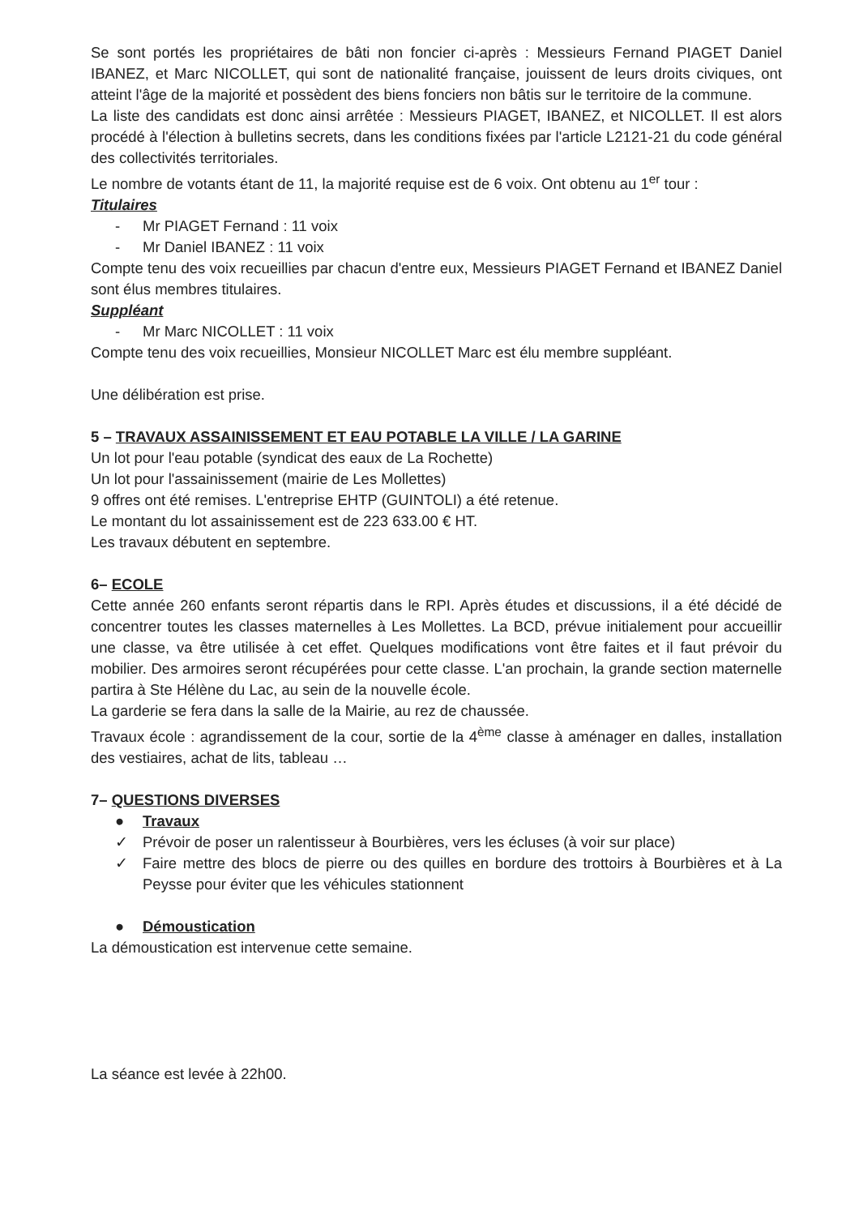Se sont portés les propriétaires de bâti non foncier ci-après : Messieurs Fernand PIAGET Daniel IBANEZ, et Marc NICOLLET, qui sont de nationalité française, jouissent de leurs droits civiques, ont atteint l'âge de la majorité et possèdent des biens fonciers non bâtis sur le territoire de la commune.
La liste des candidats est donc ainsi arrêtée : Messieurs PIAGET, IBANEZ, et NICOLLET. Il est alors procédé à l'élection à bulletins secrets, dans les conditions fixées par l'article L2121-21 du code général des collectivités territoriales.
Le nombre de votants étant de 11, la majorité requise est de 6 voix. Ont obtenu au 1<sup>er</sup> tour :
Titulaires
- Mr PIAGET Fernand : 11 voix
- Mr Daniel IBANEZ : 11 voix
Compte tenu des voix recueillies par chacun d'entre eux, Messieurs PIAGET Fernand et IBANEZ Daniel sont élus membres titulaires.
Suppléant
- Mr Marc NICOLLET : 11 voix
Compte tenu des voix recueillies, Monsieur NICOLLET Marc est élu membre suppléant.
Une délibération est prise.
5 – TRAVAUX ASSAINISSEMENT ET EAU POTABLE LA VILLE / LA GARINE
Un lot pour l'eau potable (syndicat des eaux de La Rochette)
Un lot pour l'assainissement (mairie de Les Mollettes)
9 offres ont été remises. L'entreprise EHTP (GUINTOLI) a été retenue.
Le montant du lot assainissement est de 223 633.00 € HT.
Les travaux débutent en septembre.
6– ECOLE
Cette année 260 enfants seront répartis dans le RPI. Après études et discussions, il a été décidé de concentrer toutes les classes maternelles à Les Mollettes. La BCD, prévue initialement pour accueillir une classe, va être utilisée à cet effet. Quelques modifications vont être faites et il faut prévoir du mobilier. Des armoires seront récupérées pour cette classe. L'an prochain, la grande section maternelle partira à Ste Hélène du Lac, au sein de la nouvelle école.
La garderie se fera dans la salle de la Mairie, au rez de chaussée.
Travaux école : agrandissement de la cour, sortie de la 4<sup>ème</sup> classe à aménager en dalles, installation des vestiaires, achat de lits, tableau …
7– QUESTIONS DIVERSES
● Travaux
✓ Prévoir de poser un ralentisseur à Bourbières, vers les écluses (à voir sur place)
✓ Faire mettre des blocs de pierre ou des quilles en bordure des trottoirs à Bourbières et à La Peysse pour éviter que les véhicules stationnent
● Démoustication
La démoustication est intervenue cette semaine.
La séance est levée à 22h00.